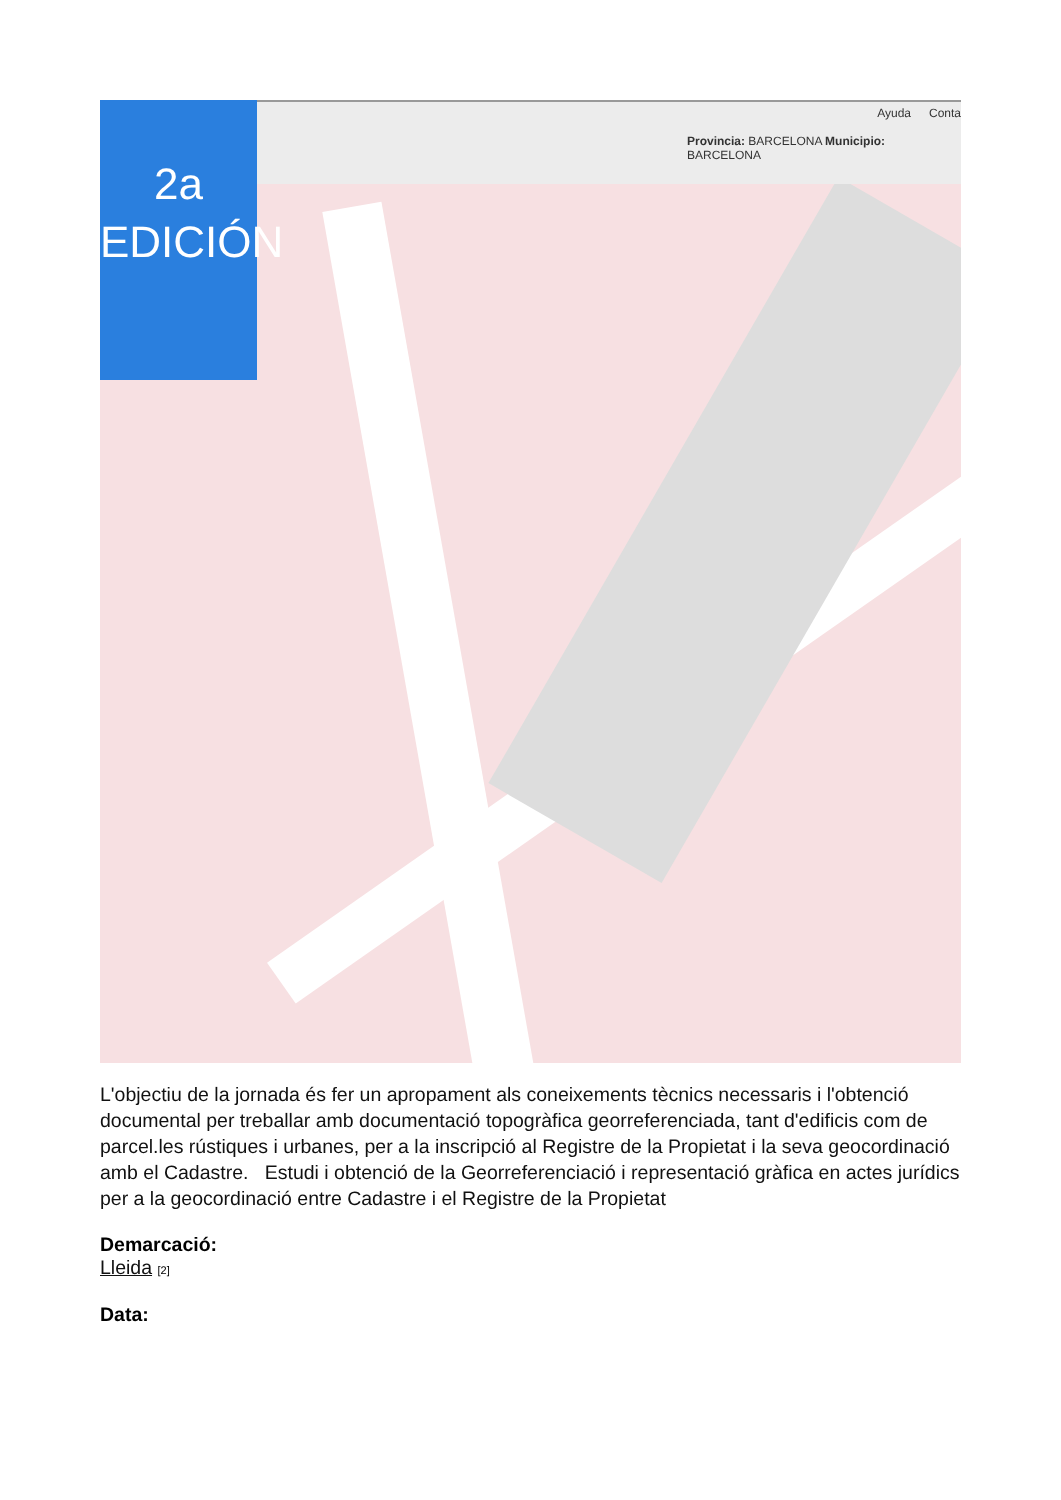Ayuda Conta
Provincia: BARCELONA Municipio: BARCELONA
2a
EDICIÓN
L'objectiu de la jornada és fer un apropament als coneixements tècnics necessaris i l'obtenció documental per treballar amb documentació topogràfica georreferenciada, tant d'edificis com de parcel.les rústiques i urbanes, per a la inscripció al Registre de la Propietat i la seva geocordinació amb el Cadastre. Estudi i obtenció de la Georreferenciació i representació gràfica en actes jurídics per a la geocordinació entre Cadastre i el Registre de la Propietat
Demarcació:
Lleida [2]
Data: